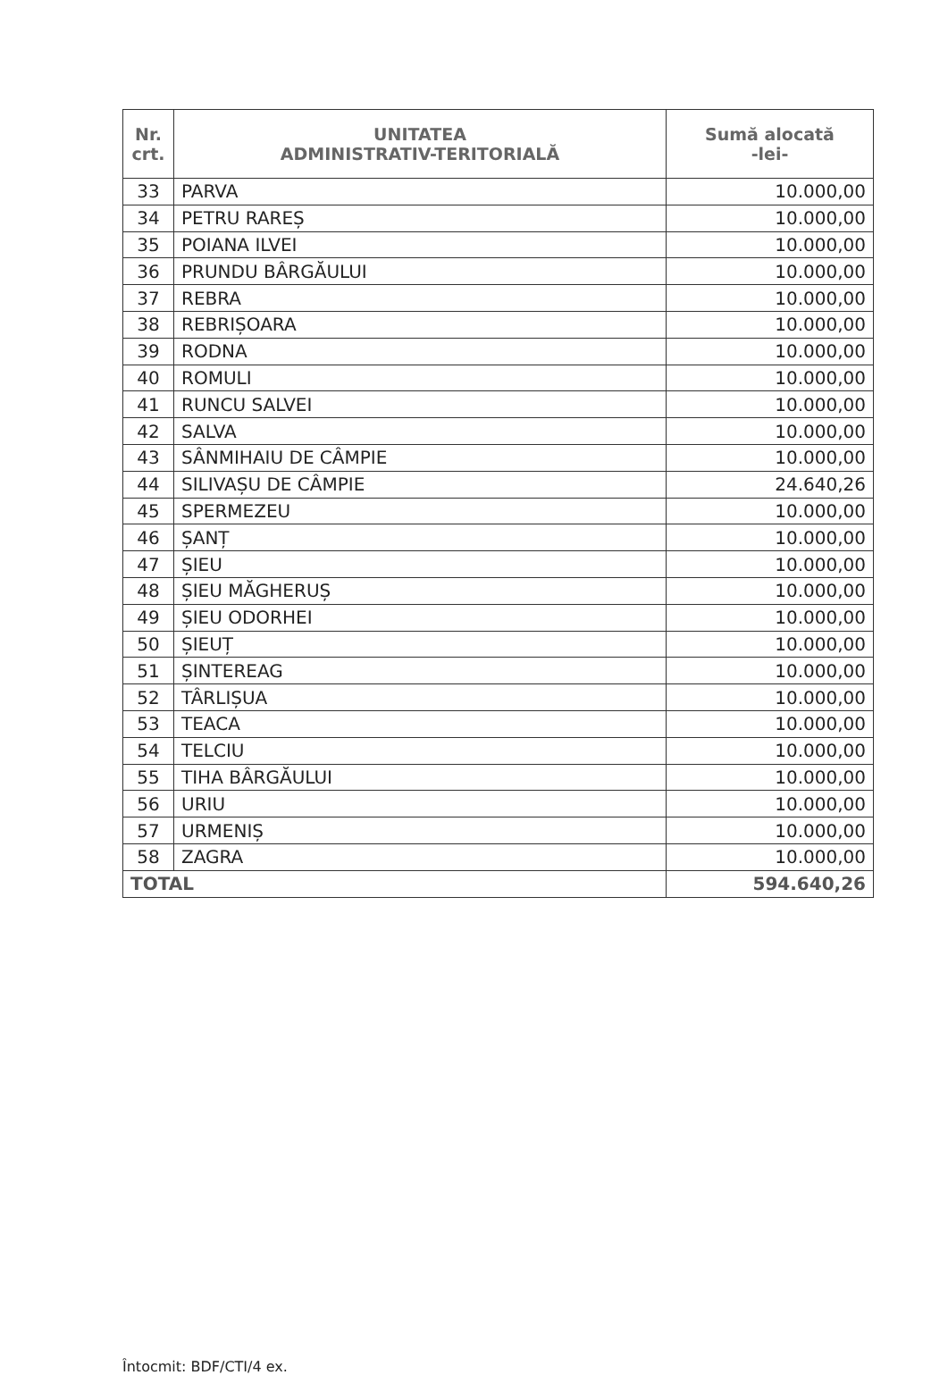| Nr. crt. | UNITATEA ADMINISTRATIV-TERITORIALĂ | Sumă alocată -lei- |
| --- | --- | --- |
| 33 | PARVA | 10.000,00 |
| 34 | PETRU RAREȘ | 10.000,00 |
| 35 | POIANA ILVEI | 10.000,00 |
| 36 | PRUNDU BÂRGĂULUI | 10.000,00 |
| 37 | REBRA | 10.000,00 |
| 38 | REBRIȘOARA | 10.000,00 |
| 39 | RODNA | 10.000,00 |
| 40 | ROMULI | 10.000,00 |
| 41 | RUNCU SALVEI | 10.000,00 |
| 42 | SALVA | 10.000,00 |
| 43 | SÂNMIHAIU DE CÂMPIE | 10.000,00 |
| 44 | SILIVAȘU DE CÂMPIE | 24.640,26 |
| 45 | SPERMEZEU | 10.000,00 |
| 46 | ȘANȚ | 10.000,00 |
| 47 | ȘIEU | 10.000,00 |
| 48 | ȘIEU MĂGHERUȘ | 10.000,00 |
| 49 | ȘIEU ODORHEI | 10.000,00 |
| 50 | ȘIEUȚ | 10.000,00 |
| 51 | ȘINTEREAG | 10.000,00 |
| 52 | TÂRLIȘUA | 10.000,00 |
| 53 | TEACA | 10.000,00 |
| 54 | TELCIU | 10.000,00 |
| 55 | TIHA BÂRGĂULUI | 10.000,00 |
| 56 | URIU | 10.000,00 |
| 57 | URMENIȘ | 10.000,00 |
| 58 | ZAGRA | 10.000,00 |
| TOTAL | | 594.640,26 |
Întocmit: BDF/CTI/4 ex.